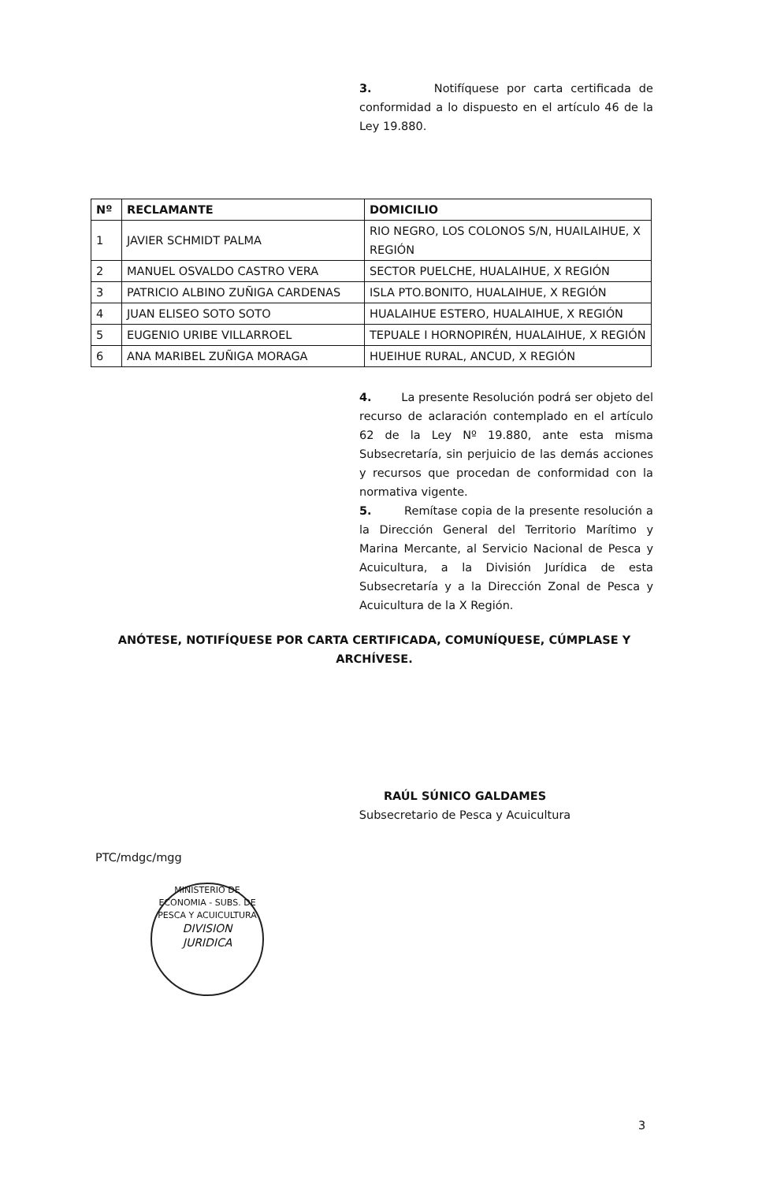3. Notifíquese por carta certificada de conformidad a lo dispuesto en el artículo 46 de la Ley 19.880.
| Nº | RECLAMANTE | DOMICILIO |
| --- | --- | --- |
| 1 | JAVIER SCHMIDT PALMA | RIO NEGRO, LOS COLONOS S/N, HUAILAIHUE, X REGIÓN |
| 2 | MANUEL OSVALDO CASTRO VERA | SECTOR PUELCHE, HUALAIHUE, X REGIÓN |
| 3 | PATRICIO ALBINO ZUÑIGA CARDENAS | ISLA PTO.BONITO, HUALAIHUE, X REGIÓN |
| 4 | JUAN ELISEO SOTO SOTO | HUALAIHUE ESTERO, HUALAIHUE, X REGIÓN |
| 5 | EUGENIO URIBE VILLARROEL | TEPUALE I HORNOPIRÉN, HUALAIHUE, X REGIÓN |
| 6 | ANA MARIBEL ZUÑIGA MORAGA | HUEIHUE RURAL, ANCUD, X REGIÓN |
4. La presente Resolución podrá ser objeto del recurso de aclaración contemplado en el artículo 62 de la Ley Nº 19.880, ante esta misma Subsecretaría, sin perjuicio de las demás acciones y recursos que procedan de conformidad con la normativa vigente.
5. Remítase copia de la presente resolución a la Dirección General del Territorio Marítimo y Marina Mercante, al Servicio Nacional de Pesca y Acuicultura, a la División Jurídica de esta Subsecretaría y a la Dirección Zonal de Pesca y Acuicultura de la X Región.
ANÓTESE, NOTIFÍQUESE POR CARTA CERTIFICADA, COMUNÍQUESE, CÚMPLASE Y ARCHÍVESE.
RAÚL SÚNICO GALDAMES
Subsecretario de Pesca y Acuicultura
PTC/mdgc/mgg
MINISTERIO DE ECONOMIA - SUBS. DE PESCA Y ACUICULTURA
DIVISION
JURIDICA
3